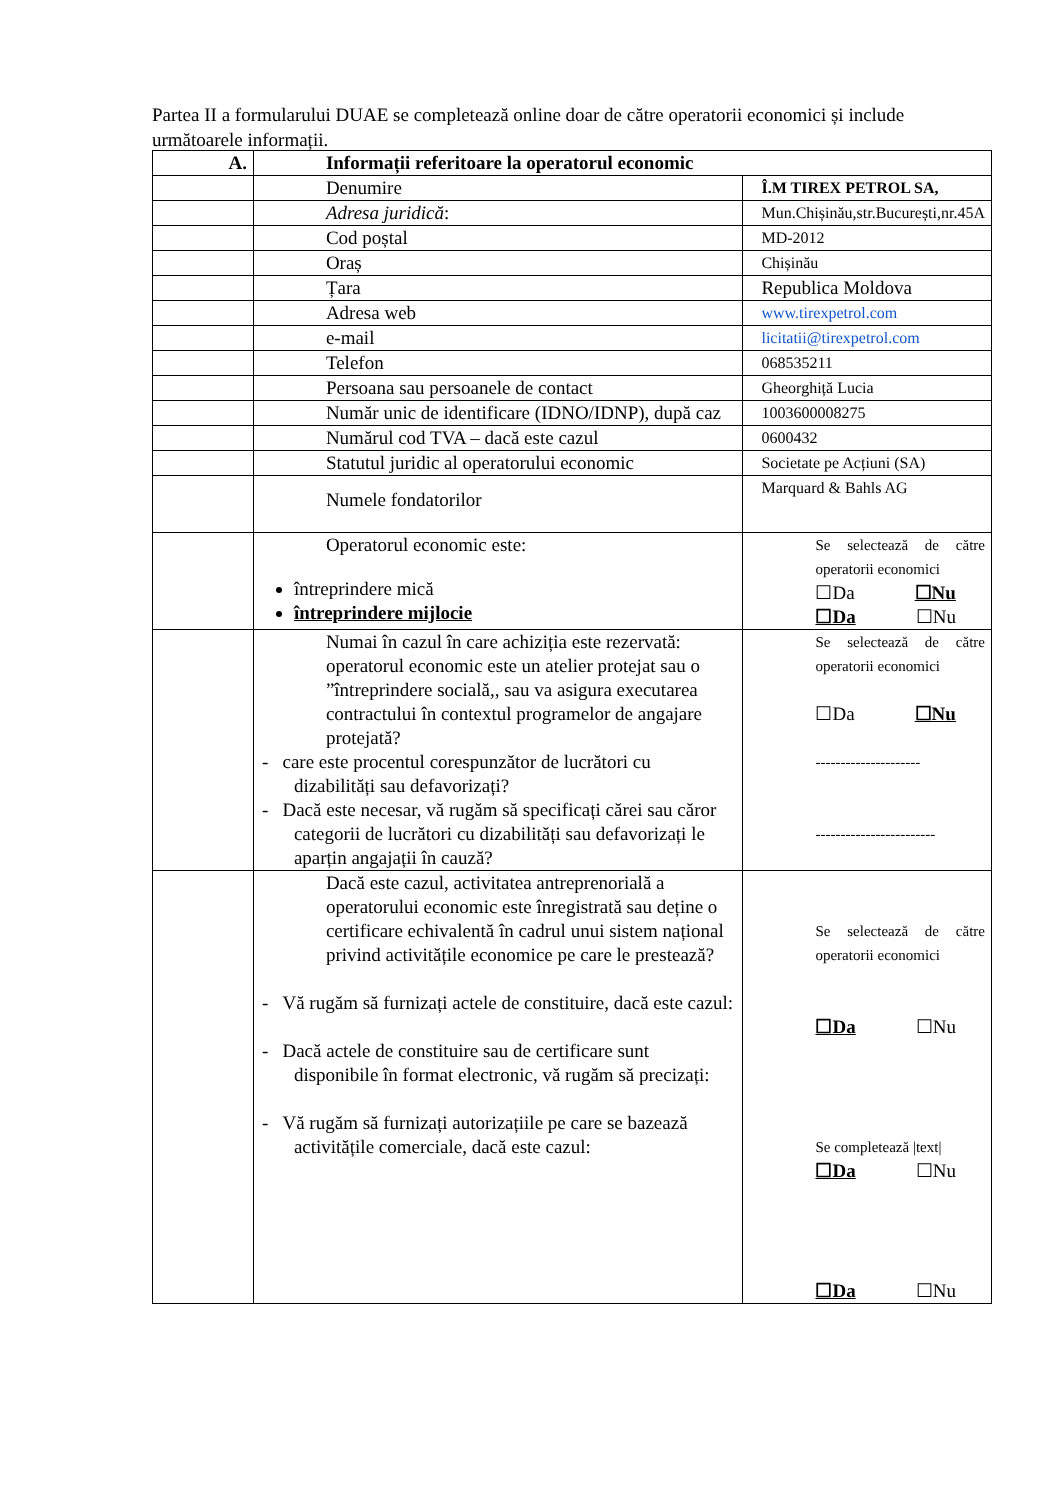Partea II a formularului DUAE se completează online doar de către operatorii economici și include următoarele informații.
| A. | Informații referitoare la operatorul economic | |
| --- | --- | --- |
| | Denumire | Î.M TIREX PETROL SA, |
| | Adresa juridică : | Mun.Chișinău,str.București,nr.45A |
| | Cod poștal | MD-2012 |
| | Oraș | Chișinău |
| | Țara | Republica Moldova |
| | Adresa web | www.tirexpetrol.com |
| | e-mail | licitatii@tirexpetrol.com |
| | Telefon | 068535211 |
| | Persoana sau persoanele de contact | Gheorghiță Lucia |
| | Număr unic de identificare (IDNO/IDNP), după caz | 1003600008275 |
| | Numărul cod TVA – dacă este cazul | 0600432 |
| | Statutul juridic al operatorului economic | Societate pe Acțiuni (SA) |
| | Numele fondatorilor | Marquard & Bahls AG |
| | Operatorul economic este: întreprindere mică întreprindere mijlocie | Se selectează de către operatorii economici ☐Da ☐Nu ☐Da ☐Nu |
| | Numai în cazul în care achiziția este rezervată: operatorul economic este un atelier protejat sau o ”întreprindere socială,, sau va asigura executarea contractului în contextul programelor de angajare protejată? - care este procentul corespunzător de lucrători cu dizabilități sau defavorizați? - Dacă este necesar, vă rugăm să specificați cărei sau căror categorii de lucrători cu dizabilități sau defavorizați le aparțin angajații în cauză? | Se selectează de către operatorii economici ☐Da ☐Nu --------------------- ------------------------ |
| | Dacă este cazul, activitatea antreprenorială a operatorului economic este înregistrată sau deține o certificare echivalentă în cadrul unui sistem național privind activitățile economice pe care le prestează? - Vă rugăm să furnizați actele de constituire, dacă este cazul: - Dacă actele de constituire sau de certificare sunt disponibile în format electronic, vă rugăm să precizați: - Vă rugăm să furnizați autorizațiile pe care se bazează activitățile comerciale, dacă este cazul: | Se selectează de către operatorii economici ☐Da ☐Nu Se completează /text/ ☐Da ☐Nu ☐Da ☐Nu |